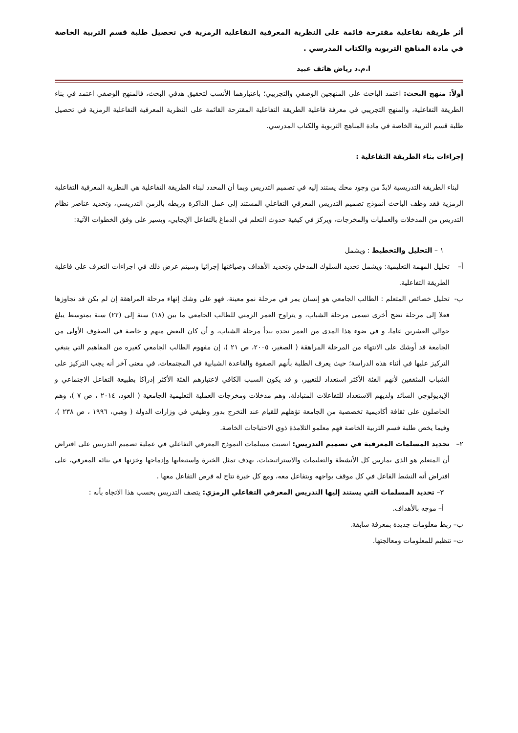أثر طريقة تفاعلية مقترحة قائمة على النظرية المعرفية التفاعلية الرمزية في تحصيل طلبة قسم التربية الخاصة في مادة المناهج التربوية والكتاب المدرسي .
ا.م.د رياض هاتف عبيد
أولاً: منهج البحث: اعتمد الباحث على المنهجين الوصفي والتجريبي؛ باعتبارهما الأنسب لتحقيق هدفي البحث، فالمنهج الوصفي اعتمد في بناء الطريقة التفاعلية، والمنهج التجريبي في معرفة فاعلية الطريقة التفاعلية المقترحة القائمة على النظرية المعرفية التفاعلية الرمزية في تحصيل طلبة قسم التربية الخاصة في مادة المناهج التربوية والكتاب المدرسي.
إجراءات بناء الطريقة التفاعلية :
لبناء الطريقة التدريسية لابدّ من وجود محك يستند إليه في تصميم التدريس وبما أن المحدد لبناء الطريقة التفاعلية هي النظرية المعرفية التفاعلية الرمزية فقد وظف الباحث أنموذج تصميم التدريس المعرفي التفاعلي المستند إلى عمل الذاكرة وربطه بالزمن التدريسي، وتحديد عناصر نظام التدريس من المدخلات والعمليات والمخرجات، ويركز في كيفية حدوث التعلم في الدماغ بالتفاعل الإيجابي، ويسير على وفق الخطوات الآتية:
١ – التحليل والتخطيط : ويشمل
أ– تحليل المهمة التعليمية: ويشمل تحديد السلوك المدخلي وتحديد الأهداف وصياغتها إجرائيا وسيتم عرض ذلك في اجراءات التعرف على فاعلية الطريقة التفاعلية.
ب- تحليل خصائص المتعلم : الطالب الجامعي هو إنسان يمر في مرحلة نمو معينة، فهو على وشك إنهاء مرحلة المراهقة إن لم يكن قد تجاوزها فعلا إلى مرحلة نضج أخرى تسمى مرحلة الشباب، و يتراوح العمر الزمني للطالب الجامعي ما بين (١٨) سنة إلى (٢٢) سنة بمتوسط يبلغ حوالي العشرين عاما، و في ضوء هذا المدى من العمر نجده يبدأ مرحلة الشباب، و أن كان البعض منهم و خاصة في الصفوف الأولى من الجامعة قد أوشك على الانتهاء من المرحلة المراهقة ( الصغير، ٢٠٠٥، ص ٢١ )، إن مفهوم الطالب الجامعي كغيره من المفاهيم التي ينبغي التركيز عليها في أثناء هذه الدراسة؛ حيث يعرف الطلبة بأنهم الصفوة والقاعدة الشبابية في المجتمعات، في معنى آخر أنه يجب التركيز على الشباب المثقفين لأنهم الفئة الأكثر استعداد للتغيير، و قد يكون السبب الكافي لاعتبارهم الفئة الأكثر إدراكا بطبيعة التفاعل الاجتماعي و الإيديولوجي السائد ولديهم الاستعداد للتفاعلات المتبادلة، وهم مدخلات ومخرجات العملية التعليمية الجامعية ( العود، ٢٠١٤ ، ص ٧ )، وهم الحاصلون على ثقافة أكاديمية تخصصية من الجامعة تؤهلهم للقيام عند التخرج بدور وظيفي في وزارات الدولة ( وهبي، ١٩٩٦ ، ص ٢٣٨ )، وفيما يخص طلبة قسم التربية الخاصة فهم معلمو التلامذة ذوي الاحتياجات الخاصة.
٢– تحديد المسلمات المعرفية في تصميم التدريس: انصبت مسلمات النموذج المعرفي التفاعلي في عملية تصميم التدريس على افتراض أن المتعلم هو الذي يمارس كل الأنشطة والتعليمات والاستراتيجيات، بهدف تمثل الخبرة واستيعابها وإدماجها وخزنها في بنائه المعرفي، على افتراض أنه النشط الفاعل في كل موقف يواجهه ويتفاعل معه، ومع كل خبرة تتاح له فرص التفاعل معها .
٣– تحديد المسلمات التي يستند إليها التدريس المعرفي التفاعلي الرمزي: يتصف التدريس بحسب هذا الاتجاه بأنه :
أ– موجه بالأهداف.
ب– ربط معلومات جديدة بمعرفة سابقة.
ت– تنظيم للمعلومات ومعالجتها.